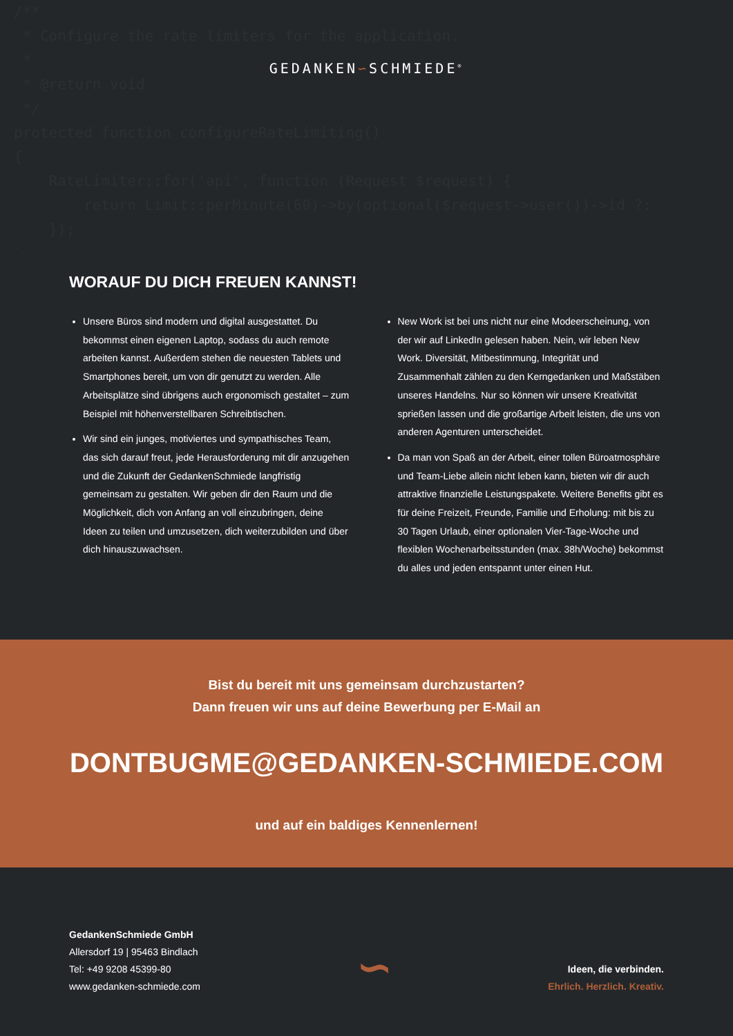/** * Configure the rate limiters for the application. * * @return void */ protected function configureRateLimiting() { RateLimiter::for('api', function (Request $request) { return Limit::perMinute(60)->by(optional($request->user())->id ?: }); }
GEDANKEN∽SCHMIEDE<sup>®</sup>
WORAUF DU DICH FREUEN KANNST!
Unsere Büros sind modern und digital ausgestattet. Du bekommst einen eigenen Laptop, sodass du auch remote arbeiten kannst. Außerdem stehen die neuesten Tablets und Smartphones bereit, um von dir genutzt zu werden. Alle Arbeitsplätze sind übrigens auch ergonomisch gestaltet – zum Beispiel mit höhenverstellbaren Schreibtischen.
Wir sind ein junges, motiviertes und sympathisches Team, das sich darauf freut, jede Herausforderung mit dir anzugehen und die Zukunft der GedankenSchmiede langfristig gemeinsam zu gestalten. Wir geben dir den Raum und die Möglichkeit, dich von Anfang an voll einzubringen, deine Ideen zu teilen und umzusetzen, dich weiterzubilden und über dich hinauszuwachsen.
New Work ist bei uns nicht nur eine Modeerscheinung, von der wir auf LinkedIn gelesen haben. Nein, wir leben New Work. Diversität, Mitbestimmung, Integrität und Zusammenhalt zählen zu den Kern­gedanken und Maßstäben unseres Handelns. Nur so können wir unsere Kreativität sprießen lassen und die großartige Arbeit leisten, die uns von anderen Agenturen unterscheidet.
Da man von Spaß an der Arbeit, einer tollen Büroatmosphäre und Team-Liebe allein nicht leben kann, bieten wir dir auch attraktive finanzielle Leistungspakete. Weitere Benefits gibt es für deine Frei­zeit, Freunde, Familie und Erholung: mit bis zu 30 Tagen Urlaub, einer optionalen Vier-Tage-Woche und flexiblen Wochenarbeitsstunden (max. 38h/Woche) bekommst du alles und jeden entspannt unter einen Hut.
Bist du bereit mit uns gemeinsam durchzustarten?
Dann freuen wir uns auf deine Bewerbung per E-Mail an
DONTBUGME@GEDANKEN-SCHMIEDE.COM
und auf ein baldiges Kennenlernen!
GedankenSchmiede GmbH
Allersdorf 19 | 95463 Bindlach
Tel: +49 9208 45399-80
www.gedanken-schmiede.com
∽
Ideen, die verbinden.
Ehrlich. Herzlich. Kreativ.